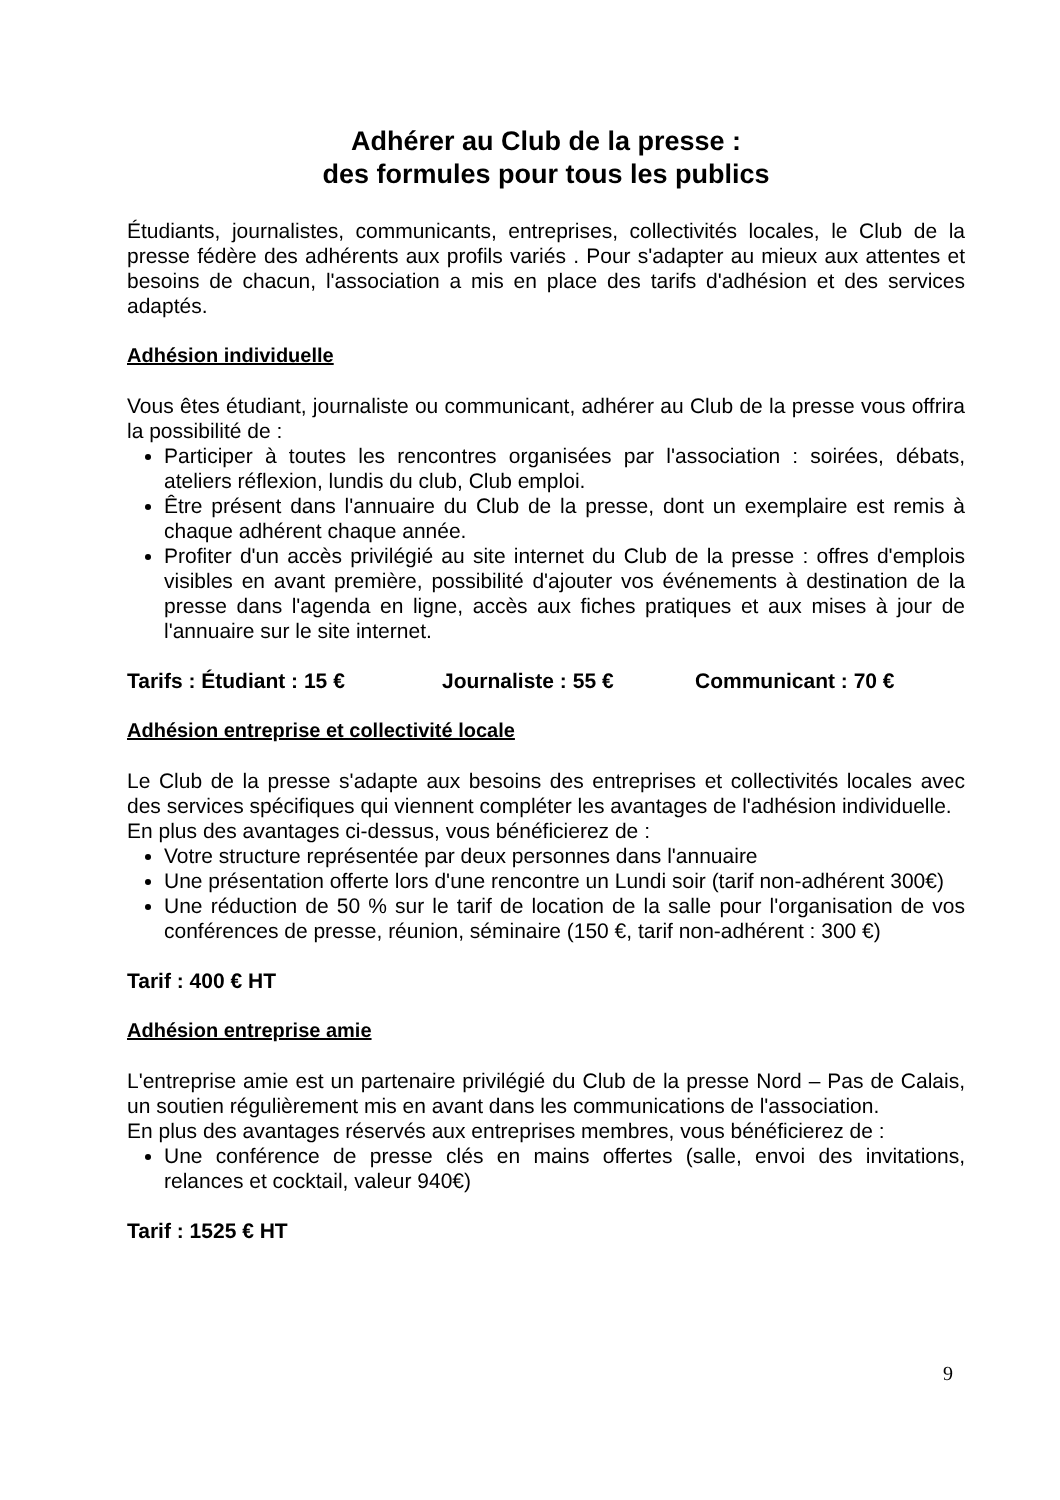Adhérer au Club de la presse :
des formules pour tous les publics
Étudiants, journalistes, communicants, entreprises, collectivités locales, le Club de la presse fédère des adhérents aux profils variés . Pour s'adapter au mieux aux attentes et besoins de chacun, l'association a mis en place des tarifs d'adhésion et des services adaptés.
Adhésion individuelle
Vous êtes étudiant, journaliste ou communicant, adhérer au Club de la presse vous offrira la possibilité de :
Participer à toutes les rencontres organisées par l'association : soirées, débats, ateliers réflexion, lundis du club, Club emploi.
Être présent dans l'annuaire du Club de la presse, dont un exemplaire est remis à chaque adhérent chaque année.
Profiter d'un accès privilégié au site internet du Club de la presse : offres d'emplois visibles en avant première, possibilité d'ajouter vos événements à destination de la presse dans l'agenda en ligne, accès aux fiches pratiques et aux mises à jour de l'annuaire sur le site internet.
Tarifs : Étudiant : 15 € Journaliste : 55 € Communicant : 70 €
Adhésion entreprise et collectivité locale
Le Club de la presse s'adapte aux besoins des entreprises et collectivités locales avec des services spécifiques qui viennent compléter les avantages de l'adhésion individuelle.
En plus des avantages ci-dessus, vous bénéficierez de :
Votre structure représentée par deux personnes dans l'annuaire
Une présentation offerte lors d'une rencontre un Lundi soir (tarif non-adhérent 300€)
Une réduction de 50 % sur le tarif de location de la salle pour l'organisation de vos conférences de presse, réunion, séminaire (150 €, tarif non-adhérent : 300 €)
Tarif : 400 € HT
Adhésion entreprise amie
L'entreprise amie est un partenaire privilégié du Club de la presse Nord – Pas de Calais, un soutien régulièrement mis en avant dans les communications de l'association.
En plus des avantages réservés aux entreprises membres, vous bénéficierez de :
Une conférence de presse clés en mains offertes (salle, envoi des invitations, relances et cocktail, valeur 940€)
Tarif : 1525 € HT
9